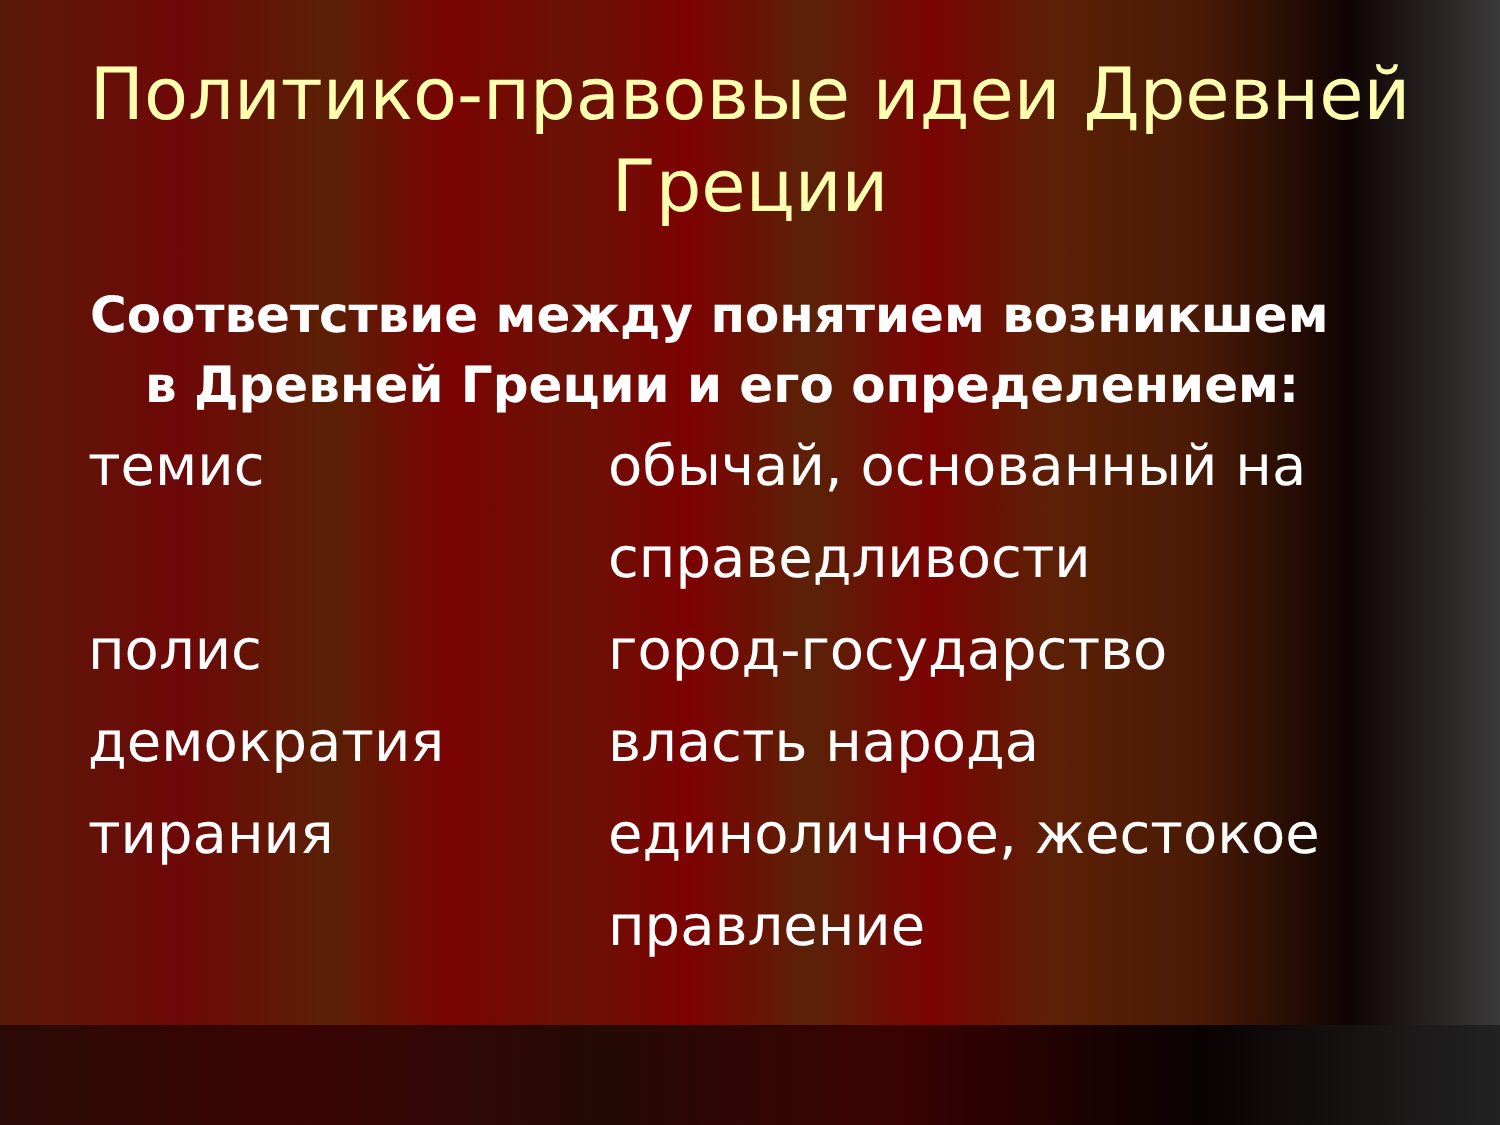Политико-правовые идеи Древней
Греции
Соответствие между понятием возникшем
в Древней Греции и его определением:
| темис | обычай, основанный на справедливости |
| полис | город-государство |
| демократия | власть народа |
| тирания | единоличное, жестокое правление |